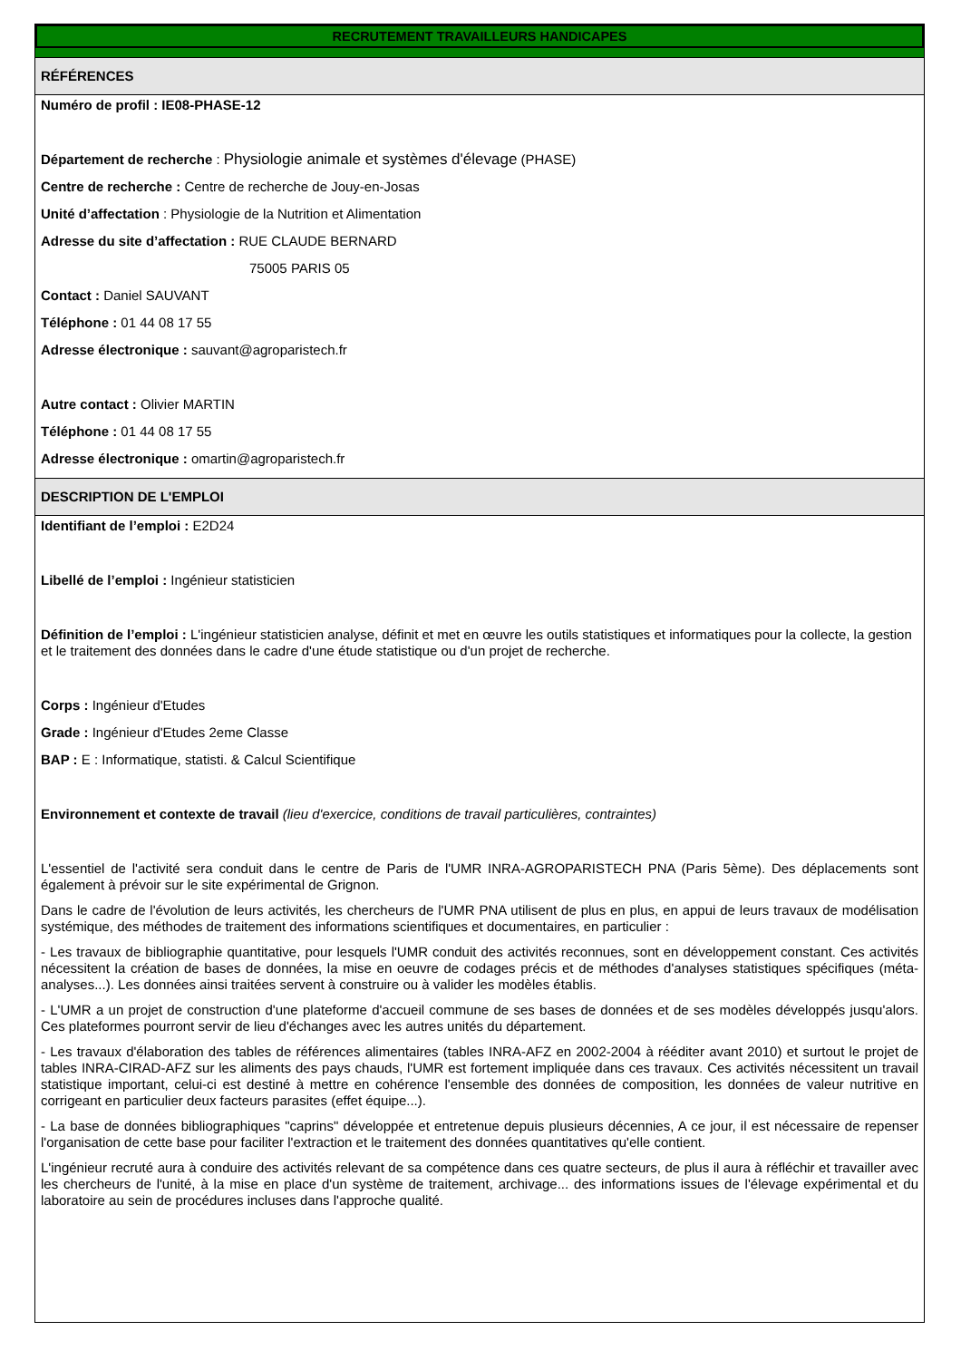RECRUTEMENT TRAVAILLEURS HANDICAPES
RÉFÉRENCES
Numéro de profil : IE08-PHASE-12
Département de recherche : Physiologie animale et systèmes d'élevage (PHASE)
Centre de recherche : Centre de recherche de Jouy-en-Josas
Unité d’affectation : Physiologie de la Nutrition et Alimentation
Adresse du site d’affectation : RUE CLAUDE BERNARD
75005 PARIS 05
Contact : Daniel SAUVANT
Téléphone : 01 44 08 17 55
Adresse électronique : sauvant@agroparistech.fr
Autre contact : Olivier MARTIN
Téléphone : 01 44 08 17 55
Adresse électronique : omartin@agroparistech.fr
DESCRIPTION DE L'EMPLOI
Identifiant de l’emploi : E2D24
Libellé de l’emploi : Ingénieur statisticien
Définition de l’emploi : L'ingénieur statisticien analyse, définit et met en œuvre les outils statistiques et informatiques pour la collecte, la gestion et le traitement des données dans le cadre d'une étude statistique ou d'un projet de recherche.
Corps : Ingénieur d'Etudes
Grade : Ingénieur d'Etudes 2eme Classe
BAP : E : Informatique, statisti. & Calcul Scientifique
Environnement et contexte de travail (lieu d'exercice, conditions de travail particulières, contraintes)
L'essentiel de l'activité sera conduit dans le centre de Paris de l'UMR INRA-AGROPARISTECH PNA (Paris 5ème). Des déplacements sont également à prévoir sur le site expérimental de Grignon.
Dans le cadre de l'évolution de leurs activités, les chercheurs de l'UMR PNA utilisent de plus en plus, en appui de leurs travaux de modélisation systémique, des méthodes de traitement des informations scientifiques et documentaires, en particulier :
- Les travaux de bibliographie quantitative, pour lesquels l'UMR conduit des activités reconnues, sont en développement constant. Ces activités nécessitent la création de bases de données, la mise en oeuvre de codages précis et de méthodes d'analyses statistiques spécifiques (méta-analyses...). Les données ainsi traitées servent à construire ou à valider les modèles établis.
- L'UMR a un projet de construction d'une plateforme d'accueil commune de ses bases de données et de ses modèles développés jusqu'alors. Ces plateformes pourront servir de lieu d'échanges avec les autres unités du département.
- Les travaux d'élaboration des tables de références alimentaires (tables INRA-AFZ en 2002-2004 à rééditer avant 2010) et surtout le projet de tables INRA-CIRAD-AFZ sur les aliments des pays chauds, l'UMR est fortement impliquée dans ces travaux. Ces activités nécessitent un travail statistique important, celui-ci est destiné à mettre en cohérence l'ensemble des données de composition, les données de valeur nutritive en corrigeant en particulier deux facteurs parasites (effet équipe...).
- La base de données bibliographiques "caprins" développée et entretenue depuis plusieurs décennies, A ce jour, il est nécessaire de repenser l'organisation de cette base pour faciliter l'extraction et le traitement des données quantitatives qu'elle contient.
L'ingénieur recruté aura à conduire des activités relevant de sa compétence dans ces quatre secteurs, de plus il aura à réfléchir et travailler avec les chercheurs de l'unité, à la mise en place d'un système de traitement, archivage... des informations issues de l'élevage expérimental et du laboratoire au sein de procédures incluses dans l'approche qualité.